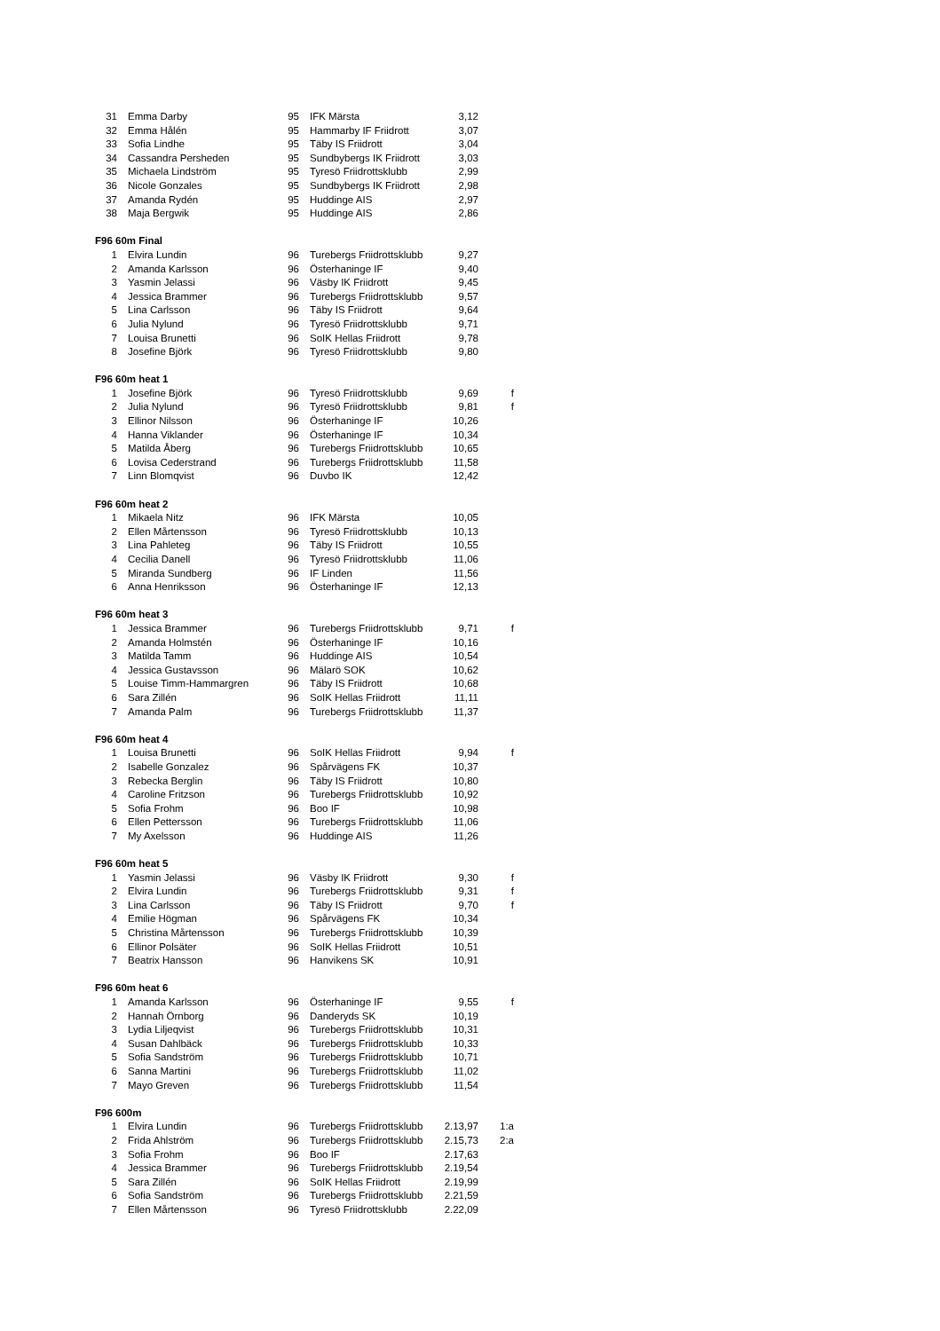| 31 | Emma Darby | 95 | IFK Märsta | 3,12 | |
| 32 | Emma Hålén | 95 | Hammarby IF Friidrott | 3,07 | |
| 33 | Sofia Lindhe | 95 | Täby IS Friidrott | 3,04 | |
| 34 | Cassandra Persheden | 95 | Sundbybergs IK Friidrott | 3,03 | |
| 35 | Michaela Lindström | 95 | Tyresö Friidrottsklubb | 2,99 | |
| 36 | Nicole Gonzales | 95 | Sundbybergs IK Friidrott | 2,98 | |
| 37 | Amanda Rydén | 95 | Huddinge AIS | 2,97 | |
| 38 | Maja Bergwik | 95 | Huddinge AIS | 2,86 | |
| F96 60m Final | | | | | |
| 1 | Elvira Lundin | 96 | Turebergs Friidrottsklubb | 9,27 | |
| 2 | Amanda Karlsson | 96 | Österhaninge IF | 9,40 | |
| 3 | Yasmin Jelassi | 96 | Väsby IK Friidrott | 9,45 | |
| 4 | Jessica Brammer | 96 | Turebergs Friidrottsklubb | 9,57 | |
| 5 | Lina Carlsson | 96 | Täby IS Friidrott | 9,64 | |
| 6 | Julia Nylund | 96 | Tyresö Friidrottsklubb | 9,71 | |
| 7 | Louisa Brunetti | 96 | SoIK Hellas Friidrott | 9,78 | |
| 8 | Josefine Björk | 96 | Tyresö Friidrottsklubb | 9,80 | |
| F96 60m heat 1 | | | | | |
| 1 | Josefine Björk | 96 | Tyresö Friidrottsklubb | 9,69 | f |
| 2 | Julia Nylund | 96 | Tyresö Friidrottsklubb | 9,81 | f |
| 3 | Ellinor Nilsson | 96 | Österhaninge IF | 10,26 | |
| 4 | Hanna Viklander | 96 | Österhaninge IF | 10,34 | |
| 5 | Matilda Åberg | 96 | Turebergs Friidrottsklubb | 10,65 | |
| 6 | Lovisa Cederstrand | 96 | Turebergs Friidrottsklubb | 11,58 | |
| 7 | Linn Blomqvist | 96 | Duvbo IK | 12,42 | |
| F96 60m heat 2 | | | | | |
| 1 | Mikaela Nitz | 96 | IFK Märsta | 10,05 | |
| 2 | Ellen Mårtensson | 96 | Tyresö Friidrottsklubb | 10,13 | |
| 3 | Lina Pahleteg | 96 | Täby IS Friidrott | 10,55 | |
| 4 | Cecilia Danell | 96 | Tyresö Friidrottsklubb | 11,06 | |
| 5 | Miranda Sundberg | 96 | IF Linden | 11,56 | |
| 6 | Anna Henriksson | 96 | Österhaninge IF | 12,13 | |
| F96 60m heat 3 | | | | | |
| 1 | Jessica Brammer | 96 | Turebergs Friidrottsklubb | 9,71 | f |
| 2 | Amanda Holmstén | 96 | Österhaninge IF | 10,16 | |
| 3 | Matilda Tamm | 96 | Huddinge AIS | 10,54 | |
| 4 | Jessica Gustavsson | 96 | Mälarö SOK | 10,62 | |
| 5 | Louise Timm-Hammargren | 96 | Täby IS Friidrott | 10,68 | |
| 6 | Sara Zillén | 96 | SoIK Hellas Friidrott | 11,11 | |
| 7 | Amanda Palm | 96 | Turebergs Friidrottsklubb | 11,37 | |
| F96 60m heat 4 | | | | | |
| 1 | Louisa Brunetti | 96 | SoIK Hellas Friidrott | 9,94 | f |
| 2 | Isabelle Gonzalez | 96 | Spårvägens FK | 10,37 | |
| 3 | Rebecka Berglin | 96 | Täby IS Friidrott | 10,80 | |
| 4 | Caroline Fritzson | 96 | Turebergs Friidrottsklubb | 10,92 | |
| 5 | Sofia Frohm | 96 | Boo IF | 10,98 | |
| 6 | Ellen Pettersson | 96 | Turebergs Friidrottsklubb | 11,06 | |
| 7 | My Axelsson | 96 | Huddinge AIS | 11,26 | |
| F96 60m heat 5 | | | | | |
| 1 | Yasmin Jelassi | 96 | Väsby IK Friidrott | 9,30 | f |
| 2 | Elvira Lundin | 96 | Turebergs Friidrottsklubb | 9,31 | f |
| 3 | Lina Carlsson | 96 | Täby IS Friidrott | 9,70 | f |
| 4 | Emilie Högman | 96 | Spårvägens FK | 10,34 | |
| 5 | Christina Mårtensson | 96 | Turebergs Friidrottsklubb | 10,39 | |
| 6 | Ellinor Polsäter | 96 | SoIK Hellas Friidrott | 10,51 | |
| 7 | Beatrix Hansson | 96 | Hanvikens SK | 10,91 | |
| F96 60m heat 6 | | | | | |
| 1 | Amanda Karlsson | 96 | Österhaninge IF | 9,55 | f |
| 2 | Hannah Örnborg | 96 | Danderyds SK | 10,19 | |
| 3 | Lydia Liljeqvist | 96 | Turebergs Friidrottsklubb | 10,31 | |
| 4 | Susan Dahlbäck | 96 | Turebergs Friidrottsklubb | 10,33 | |
| 5 | Sofia Sandström | 96 | Turebergs Friidrottsklubb | 10,71 | |
| 6 | Sanna Martini | 96 | Turebergs Friidrottsklubb | 11,02 | |
| 7 | Mayo Greven | 96 | Turebergs Friidrottsklubb | 11,54 | |
| F96 600m | | | | | |
| 1 | Elvira Lundin | 96 | Turebergs Friidrottsklubb | 2.13,97 | 1:a |
| 2 | Frida Ahlström | 96 | Turebergs Friidrottsklubb | 2.15,73 | 2:a |
| 3 | Sofia Frohm | 96 | Boo IF | 2.17,63 | |
| 4 | Jessica Brammer | 96 | Turebergs Friidrottsklubb | 2.19,54 | |
| 5 | Sara Zillén | 96 | SoIK Hellas Friidrott | 2.19,99 | |
| 6 | Sofia Sandström | 96 | Turebergs Friidrottsklubb | 2.21,59 | |
| 7 | Ellen Mårtensson | 96 | Tyresö Friidrottsklubb | 2.22,09 | |